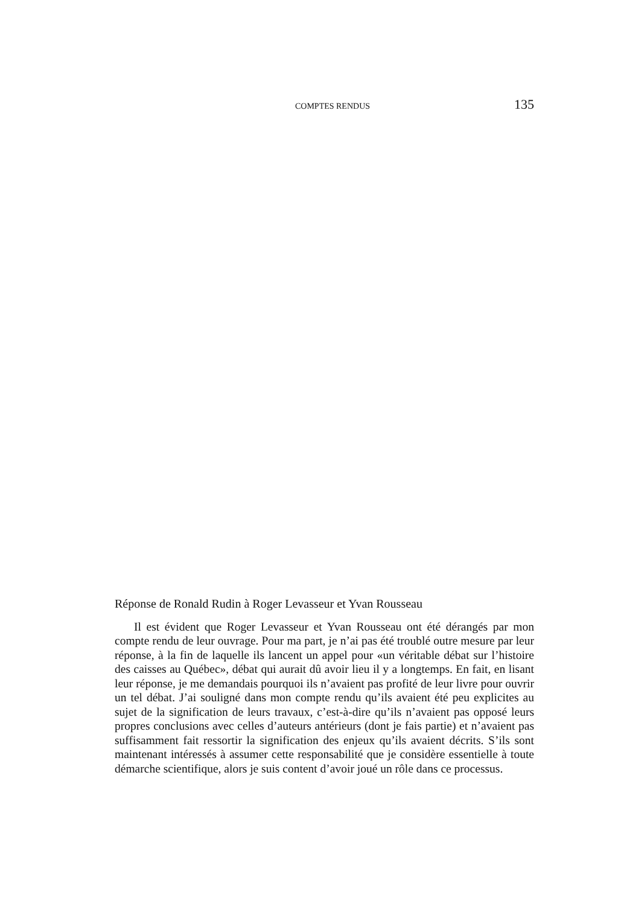COMPTES RENDUS 135
Réponse de Ronald Rudin à Roger Levasseur et Yvan Rousseau
Il est évident que Roger Levasseur et Yvan Rousseau ont été dérangés par mon compte rendu de leur ouvrage. Pour ma part, je n’ai pas été troublé outre mesure par leur réponse, à la fin de laquelle ils lancent un appel pour «un véritable débat sur l’histoire des caisses au Québec», débat qui aurait dû avoir lieu il y a longtemps. En fait, en lisant leur réponse, je me demandais pourquoi ils n’avaient pas profité de leur livre pour ouvrir un tel débat. J’ai souligné dans mon compte rendu qu’ils avaient été peu explicites au sujet de la signification de leurs travaux, c’est-à-dire qu’ils n’avaient pas opposé leurs propres conclusions avec celles d’auteurs antérieurs (dont je fais partie) et n’avaient pas suffisamment fait ressortir la signification des enjeux qu’ils avaient décrits. S’ils sont maintenant intéressés à assumer cette responsabilité que je considère essentielle à toute démarche scientifique, alors je suis content d’avoir joué un rôle dans ce processus.